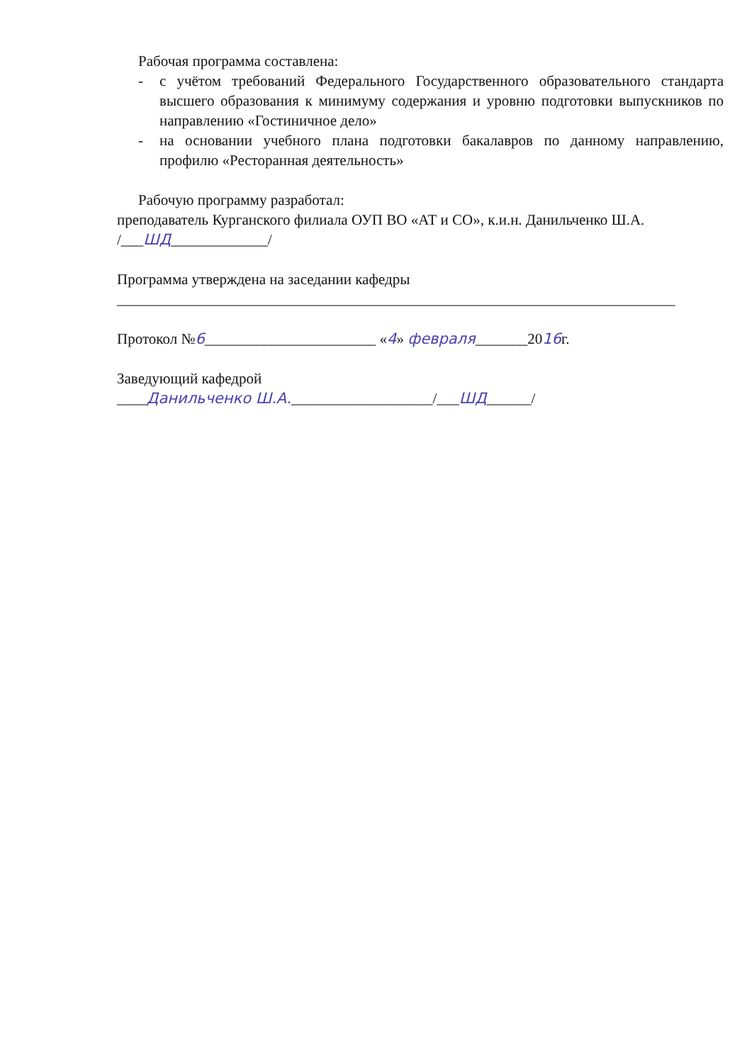Рабочая программа составлена:
- с учётом требований Федерального Государственного образовательного стандарта высшего образования к минимуму содержания и уровню подготовки выпускников по направлению «Гостиничное дело»
- на основании учебного плана подготовки бакалавров по данному направлению, профилю «Ресторанная деятельность»
Рабочую программу разработал:
преподаватель Курганского филиала ОУП ВО «АТ и СО», к.и.н. Данильченко Ш.А. /___ШД_____________/
Программа утверждена на заседании кафедры
___________________________________________________________________________
Протокол №6_______________________ «4» февраля_______2016г.
Заведующий кафедрой
____Данильченко Ш.А.___________________/___ШД______/